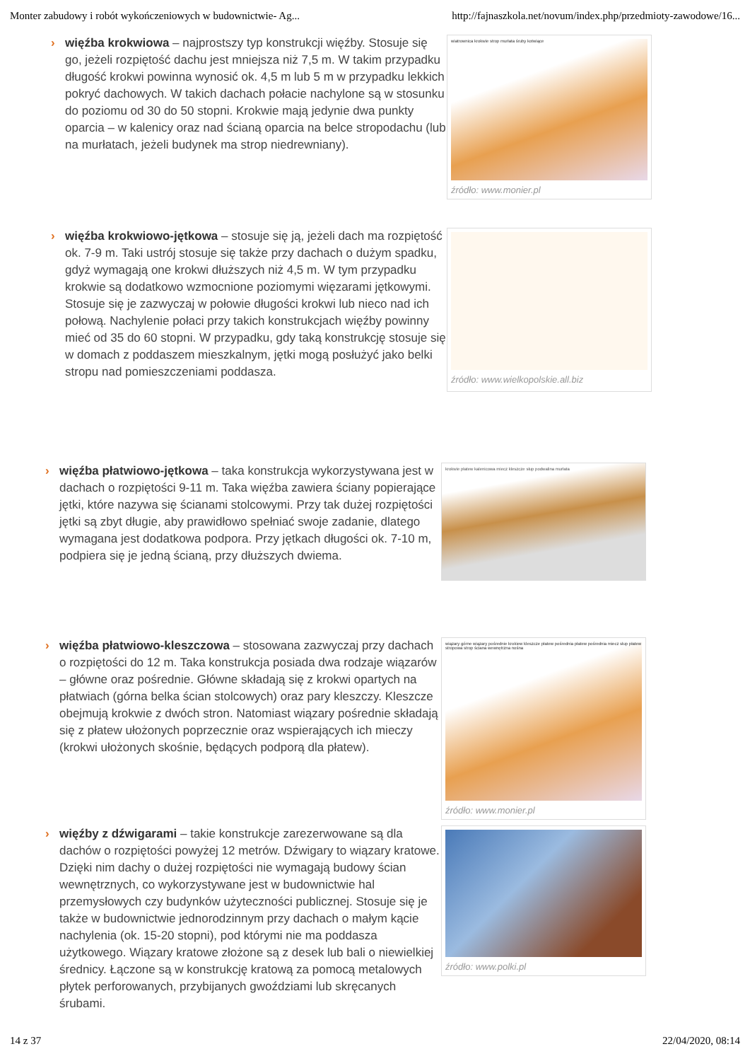Monter zabudowy i robót wykończeniowych w budownictwie- Ag... http://fajnaszkola.net/novum/index.php/przedmioty-zawodowe/16...
› więźba krokwiowa – najprostszy typ konstrukcji więźby. Stosuje się go, jeżeli rozpiętość dachu jest mniejsza niż 7,5 m. W takim przypadku długość krokwi powinna wynosić ok. 4,5 m lub 5 m w przypadku lekkich pokryć dachowych. W takich dachach połacie nachylone są w stosunku do poziomu od 30 do 50 stopni. Krokwie mają jedynie dwa punkty oparcia – w kalenicy oraz nad ścianą oparcia na belce stropodachu (lub na murłatach, jeżeli budynek ma strop niedrewniany).
wiatrownica krokwie strop murłata śruby kotwiące
źródło: www.monier.pl
› więźba krokwiowo-jętkowa – stosuje się ją, jeżeli dach ma rozpiętość ok. 7-9 m. Taki ustrój stosuje się także przy dachach o dużym spadku, gdyż wymagają one krokwi dłuższych niż 4,5 m. W tym przypadku krokwie są dodatkowo wzmocnione poziomymi więzarami jętkowymi. Stosuje się je zazwyczaj w połowie długości krokwi lub nieco nad ich połową. Nachylenie połaci przy takich konstrukcjach więźby powinny mieć od 35 do 60 stopni. W przypadku, gdy taką konstrukcję stosuje się w domach z poddaszem mieszkalnym, jętki mogą posłużyć jako belki stropu nad pomieszczeniami poddasza.
źródło: www.wielkopolskie.all.biz
› więźba płatwiowo-jętkowa – taka konstrukcja wykorzystywana jest w dachach o rozpiętości 9-11 m. Taka więźba zawiera ściany popierające jętki, które nazywa się ścianami stolcowymi. Przy tak dużej rozpiętości jętki są zbyt długie, aby prawidłowo spełniać swoje zadanie, dlatego wymagana jest dodatkowa podpora. Przy jętkach długości ok. 7-10 m, podpiera się je jedną ścianą, przy dłuższych dwiema.
krokwie płatew kalenicowa miecz kleszcze słup podwalina murłata
› więźba płatwiowo-kleszczowa – stosowana zazwyczaj przy dachach o rozpiętości do 12 m. Taka konstrukcja posiada dwa rodzaje wiązarów – główne oraz pośrednie. Główne składają się z krokwi opartych na płatwiach (górna belka ścian stolcowych) oraz pary kleszczy. Kleszcze obejmują krokwie z dwóch stron. Natomiast wiązary pośrednie składają się z płatew ułożonych poprzecznie oraz wspierających ich mieczy (krokwi ułożonych skośnie, będących podporą dla płatew).
wiązary górne wiązary pośrednie krokiew kleszcze płatew pośrednia płatew pośrednia miecz słup płatew stropowa strop ściana wewnętrzna nośna
źródło: www.monier.pl
› więźby z dźwigarami – takie konstrukcje zarezerwowane są dla dachów o rozpiętości powyżej 12 metrów. Dźwigary to wiązary kratowe. Dzięki nim dachy o dużej rozpiętości nie wymagają budowy ścian wewnętrznych, co wykorzystywane jest w budownictwie hal przemysłowych czy budynków użyteczności publicznej. Stosuje się je także w budownictwie jednorodzinnym przy dachach o małym kącie nachylenia (ok. 15-20 stopni), pod którymi nie ma poddasza użytkowego. Wiązary kratowe złożone są z desek lub bali o niewielkiej średnicy. Łączone są w konstrukcję kratową za pomocą metalowych płytek perforowanych, przybijanych gwoździami lub skręcanych śrubami.
źródło: www.polki.pl
14 z 37 22/04/2020, 08:14